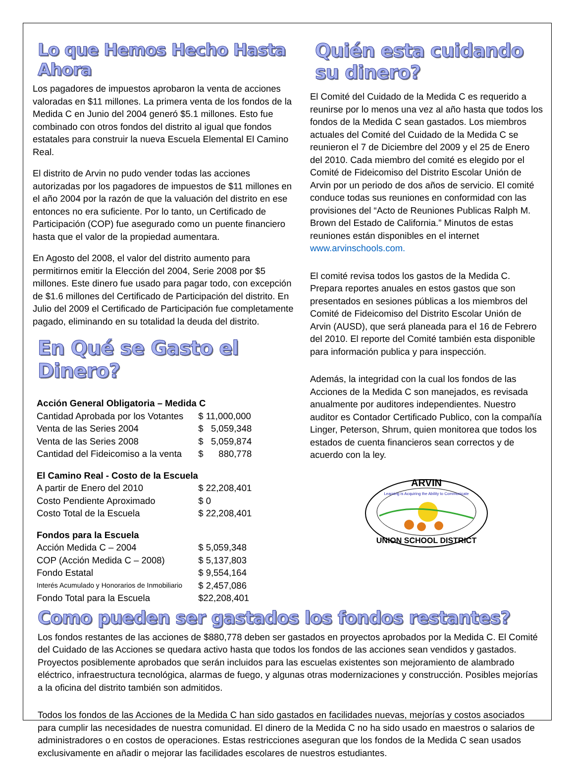Lo que Hemos Hecho Hasta Ahora
Los pagadores de impuestos aprobaron la venta de acciones valoradas en $11 millones. La primera venta de los fondos de la Medida C en Junio del 2004 generó $5.1 millones. Esto fue combinado con otros fondos del distrito al igual que fondos estatales para construir la nueva Escuela Elemental El Camino Real.
El distrito de Arvin no pudo vender todas las acciones autorizadas por los pagadores de impuestos de $11 millones en el año 2004 por la razón de que la valuación del distrito en ese entonces no era suficiente. Por lo tanto, un Certificado de Participación (COP) fue asegurado como un puente financiero hasta que el valor de la propiedad aumentara.
En Agosto del 2008, el valor del distrito aumento para permitirnos emitir la Elección del 2004, Serie 2008 por $5 millones. Este dinero fue usado para pagar todo, con excepción de $1.6 millones del Certificado de Participación del distrito. En Julio del 2009 el Certificado de Participación fue completamente pagado, eliminando en su totalidad la deuda del distrito.
En Qué se Gasto el Dinero?
| Acción General Obligatoria – Medida C | |
| Cantidad Aprobada por los Votantes | $ 11,000,000 |
| Venta de las Series 2004 | $ 5,059,348 |
| Venta de las Series 2008 | $ 5,059,874 |
| Cantidad del Fideicomiso a la venta | $ 880,778 |
| El Camino Real - Costo de la Escuela | |
| A partir de Enero del 2010 | $ 22,208,401 |
| Costo Pendiente Aproximado | $ 0 |
| Costo Total de la Escuela | $ 22,208,401 |
| Fondos para la Escuela | |
| Acción Medida C – 2004 | $ 5,059,348 |
| COP (Acción Medida C – 2008) | $ 5,137,803 |
| Fondo Estatal | $ 9,554,164 |
| Interés Acumulado y Honorarios de Inmobiliario | $ 2,457,086 |
| Fondo Total para la Escuela | $22,208,401 |
Quién esta cuidando su dinero?
El Comité del Cuidado de la Medida C es requerido a reunirse por lo menos una vez al año hasta que todos los fondos de la Medida C sean gastados. Los miembros actuales del Comité del Cuidado de la Medida C se reunieron el 7 de Diciembre del 2009 y el 25 de Enero del 2010. Cada miembro del comité es elegido por el Comité de Fideicomiso del Distrito Escolar Unión de Arvin por un periodo de dos años de servicio. El comité conduce todas sus reuniones en conformidad con las provisiones del “Acto de Reuniones Publicas Ralph M. Brown del Estado de California.” Minutos de estas reuniones están disponibles en el internet www.arvinschools.com.
El comité revisa todos los gastos de la Medida C. Prepara reportes anuales en estos gastos que son presentados en sesiones públicas a los miembros del Comité de Fideicomiso del Distrito Escolar Unión de Arvin (AUSD), que será planeada para el 16 de Febrero del 2010. El reporte del Comité también esta disponible para información publica y para inspección.
Además, la integridad con la cual los fondos de las Acciones de la Medida C son manejados, es revisada anualmente por auditores independientes. Nuestro auditor es Contador Certificado Publico, con la compañía Linger, Peterson, Shrum, quien monitorea que todos los estados de cuenta financieros sean correctos y de acuerdo con la ley.
ARVIN
Learning is Acquiring the Ability to Communicate
UNION SCHOOL DISTRICT
Como pueden ser gastados los fondos restantes?
Los fondos restantes de las acciones de $880,778 deben ser gastados en proyectos aprobados por la Medida C. El Comité del Cuidado de las Acciones se quedara activo hasta que todos los fondos de las acciones sean vendidos y gastados. Proyectos posiblemente aprobados que serán incluidos para las escuelas existentes son mejoramiento de alambrado eléctrico, infraestructura tecnológica, alarmas de fuego, y algunas otras modernizaciones y construcción. Posibles mejorías a la oficina del distrito también son admitidos.
Todos los fondos de las Acciones de la Medida C han sido gastados en facilidades nuevas, mejorías y costos asociados para cumplir las necesidades de nuestra comunidad. El dinero de la Medida C no ha sido usado en maestros o salarios de administradores o en costos de operaciones. Estas restricciones aseguran que los fondos de la Medida C sean usados exclusivamente en añadir o mejorar las facilidades escolares de nuestros estudiantes.